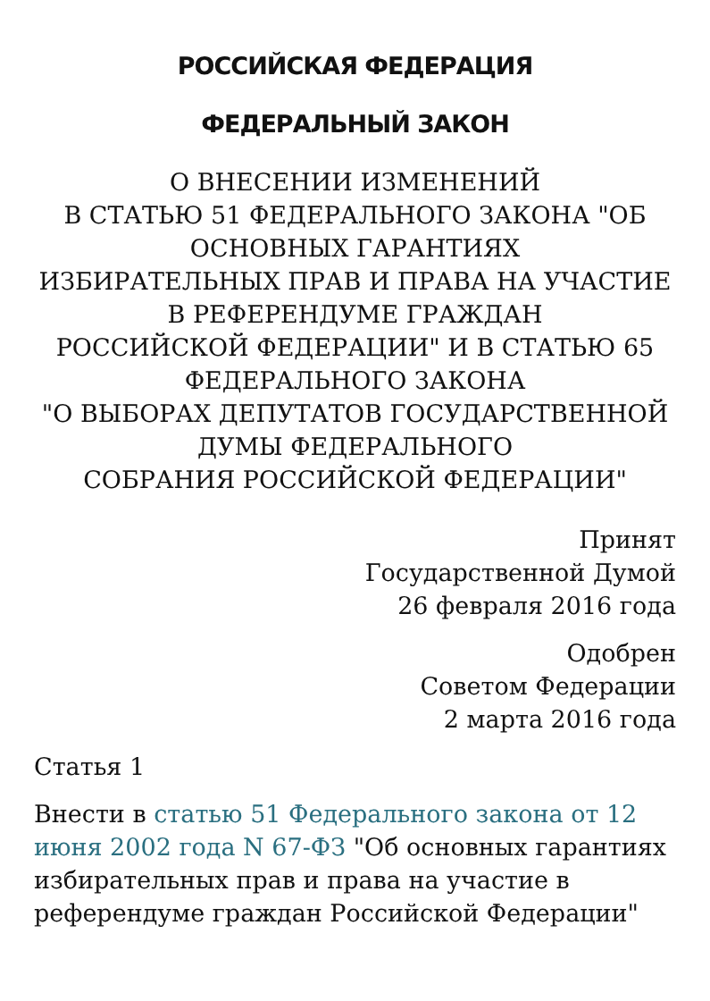РОССИЙСКАЯ ФЕДЕРАЦИЯ
ФЕДЕРАЛЬНЫЙ ЗАКОН
О ВНЕСЕНИИ ИЗМЕНЕНИЙ
В СТАТЬЮ 51 ФЕДЕРАЛЬНОГО ЗАКОНА "ОБ ОСНОВНЫХ ГАРАНТИЯХ
ИЗБИРАТЕЛЬНЫХ ПРАВ И ПРАВА НА УЧАСТИЕ В РЕФЕРЕНДУМЕ ГРАЖДАН
РОССИЙСКОЙ ФЕДЕРАЦИИ" И В СТАТЬЮ 65 ФЕДЕРАЛЬНОГО ЗАКОНА
"О ВЫБОРАХ ДЕПУТАТОВ ГОСУДАРСТВЕННОЙ ДУМЫ ФЕДЕРАЛЬНОГО
СОБРАНИЯ РОССИЙСКОЙ ФЕДЕРАЦИИ"
Принят
Государственной Думой
26 февраля 2016 года
Одобрен
Советом Федерации
2 марта 2016 года
Статья 1
Внести в статью 51 Федерального закона от 12 июня 2002 года N 67-ФЗ "Об основных гарантиях избирательных прав и права на участие в референдуме граждан Российской Федерации"